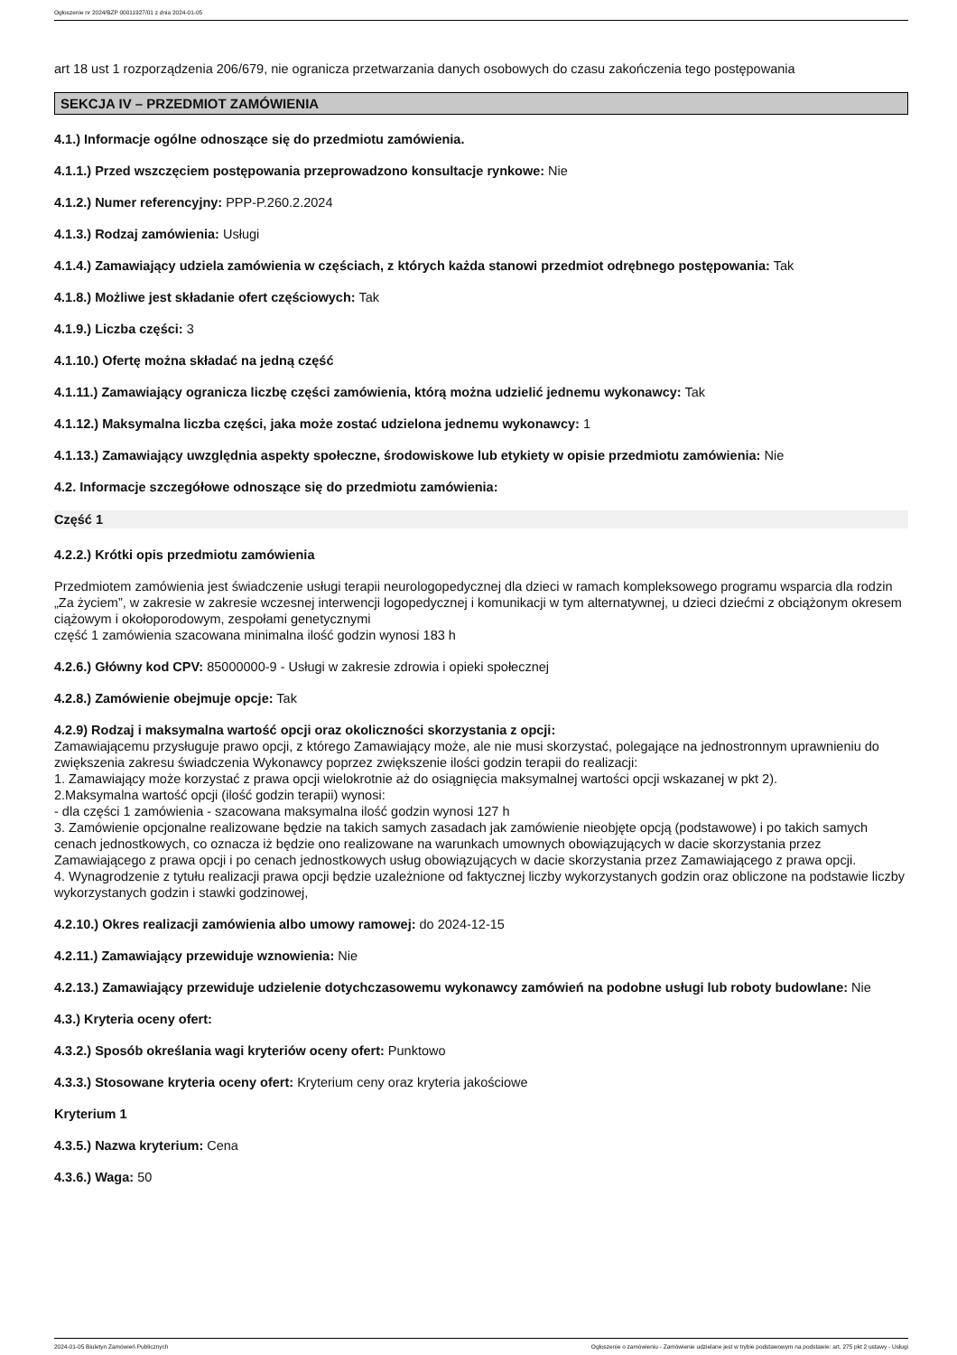Ogłoszenie nr 2024/BZP 00011927/01 z dnia 2024-01-05
art 18 ust 1 rozporządzenia 206/679, nie ogranicza przetwarzania danych osobowych do czasu zakończenia tego postępowania
SEKCJA IV – PRZEDMIOT ZAMÓWIENIA
4.1.) Informacje ogólne odnoszące się do przedmiotu zamówienia.
4.1.1.) Przed wszczęciem postępowania przeprowadzono konsultacje rynkowe: Nie
4.1.2.) Numer referencyjny: PPP-P.260.2.2024
4.1.3.) Rodzaj zamówienia: Usługi
4.1.4.) Zamawiający udziela zamówienia w częściach, z których każda stanowi przedmiot odrębnego postępowania: Tak
4.1.8.) Możliwe jest składanie ofert częściowych: Tak
4.1.9.) Liczba części: 3
4.1.10.) Ofertę można składać na jedną część
4.1.11.) Zamawiający ogranicza liczbę części zamówienia, którą można udzielić jednemu wykonawcy: Tak
4.1.12.) Maksymalna liczba części, jaka może zostać udzielona jednemu wykonawcy: 1
4.1.13.) Zamawiający uwzględnia aspekty społeczne, środowiskowe lub etykiety w opisie przedmiotu zamówienia: Nie
4.2. Informacje szczegółowe odnoszące się do przedmiotu zamówienia:
Część 1
4.2.2.) Krótki opis przedmiotu zamówienia
Przedmiotem zamówienia jest świadczenie usługi terapii neurologopedycznej dla dzieci w ramach kompleksowego programu wsparcia dla rodzin „Za życiem”, w zakresie w zakresie wczesnej interwencji logopedycznej i komunikacji w tym alternatywnej, u dzieci dziećmi z obciążonym okresem ciążowym i okołoporodowym, zespołami genetycznymi
część 1 zamówienia szacowana minimalna ilość godzin wynosi 183 h
4.2.6.) Główny kod CPV: 85000000-9 - Usługi w zakresie zdrowia i opieki społecznej
4.2.8.) Zamówienie obejmuje opcje: Tak
4.2.9) Rodzaj i maksymalna wartość opcji oraz okoliczności skorzystania z opcji:
Zamawiającemu przysługuje prawo opcji, z którego Zamawiający może, ale nie musi skorzystać, polegające na jednostronnym uprawnieniu do zwiększenia zakresu świadczenia Wykonawcy poprzez zwiększenie ilości godzin terapii do realizacji:
1. Zamawiający może korzystać z prawa opcji wielokrotnie aż do osiągnięcia maksymalnej wartości opcji wskazanej w pkt 2).
2.Maksymalna wartość opcji (ilość godzin terapii) wynosi:
- dla części 1 zamówienia - szacowana maksymalna ilość godzin wynosi 127 h
3. Zamówienie opcjonalne realizowane będzie na takich samych zasadach jak zamówienie nieobjęte opcją (podstawowe) i po takich samych cenach jednostkowych, co oznacza iż będzie ono realizowane na warunkach umownych obowiązujących w dacie skorzystania przez Zamawiającego z prawa opcji i po cenach jednostkowych usług obowiązujących w dacie skorzystania przez Zamawiającego z prawa opcji.
4. Wynagrodzenie z tytułu realizacji prawa opcji będzie uzależnione od faktycznej liczby wykorzystanych godzin oraz obliczone na podstawie liczby wykorzystanych godzin i stawki godzinowej,
4.2.10.) Okres realizacji zamówienia albo umowy ramowej: do 2024-12-15
4.2.11.) Zamawiający przewiduje wznowienia: Nie
4.2.13.) Zamawiający przewiduje udzielenie dotychczasowemu wykonawcy zamówień na podobne usługi lub roboty budowlane: Nie
4.3.) Kryteria oceny ofert:
4.3.2.) Sposób określania wagi kryteriów oceny ofert: Punktowo
4.3.3.) Stosowane kryteria oceny ofert: Kryterium ceny oraz kryteria jakościowe
Kryterium 1
4.3.5.) Nazwa kryterium: Cena
4.3.6.) Waga: 50
2024-01-05 Biuletyn Zamówień Publicznych Ogłoszenie o zamówieniu - Zamówienie udzielane jest w trybie podstawowym na podstawie: art. 275 pkt 2 ustawy - Usługi